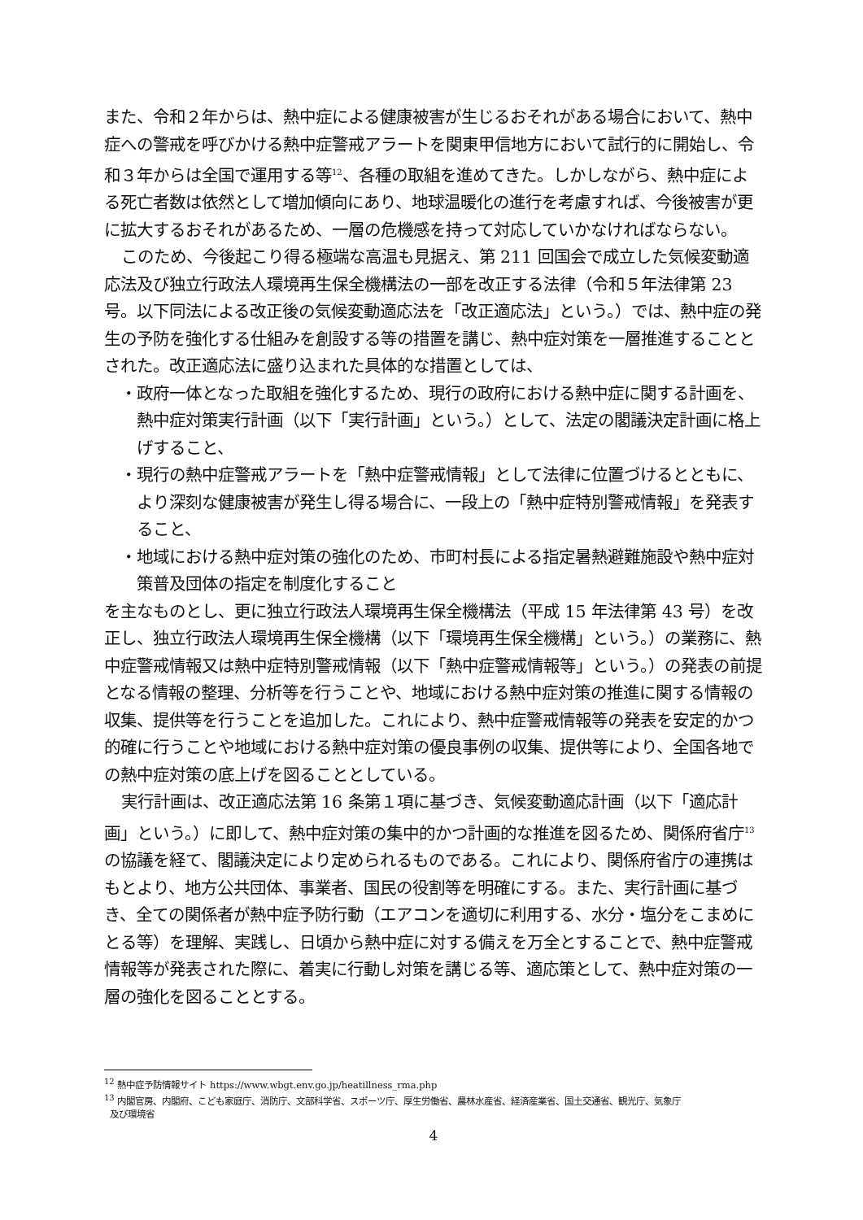また、令和２年からは、熱中症による健康被害が生じるおそれがある場合において、熱中症への警戒を呼びかける熱中症警戒アラートを関東甲信地方において試行的に開始し、令和３年からは全国で運用する等<sup>12</sup>、各種の取組を進めてきた。しかしながら、熱中症による死亡者数は依然として増加傾向にあり、地球温暖化の進行を考慮すれば、今後被害が更に拡大するおそれがあるため、一層の危機感を持って対応していかなければならない。
このため、今後起こり得る極端な高温も見据え、第 211 回国会で成立した気候変動適応法及び独立行政法人環境再生保全機構法の一部を改正する法律（令和５年法律第 23 号。以下同法による改正後の気候変動適応法を「改正適応法」という。）では、熱中症の発生の予防を強化する仕組みを創設する等の措置を講じ、熱中症対策を一層推進することとされた。改正適応法に盛り込まれた具体的な措置としては、
・政府一体となった取組を強化するため、現行の政府における熱中症に関する計画を、熱中症対策実行計画（以下「実行計画」という。）として、法定の閣議決定計画に格上げすること、
・現行の熱中症警戒アラートを「熱中症警戒情報」として法律に位置づけるとともに、より深刻な健康被害が発生し得る場合に、一段上の「熱中症特別警戒情報」を発表すること、
・地域における熱中症対策の強化のため、市町村長による指定暑熱避難施設や熱中症対策普及団体の指定を制度化すること
を主なものとし、更に独立行政法人環境再生保全機構法（平成 15 年法律第 43 号）を改正し、独立行政法人環境再生保全機構（以下「環境再生保全機構」という。）の業務に、熱中症警戒情報又は熱中症特別警戒情報（以下「熱中症警戒情報等」という。）の発表の前提となる情報の整理、分析等を行うことや、地域における熱中症対策の推進に関する情報の収集、提供等を行うことを追加した。これにより、熱中症警戒情報等の発表を安定的かつ的確に行うことや地域における熱中症対策の優良事例の収集、提供等により、全国各地での熱中症対策の底上げを図ることとしている。
実行計画は、改正適応法第 16 条第１項に基づき、気候変動適応計画（以下「適応計画」という。）に即して、熱中症対策の集中的かつ計画的な推進を図るため、関係府省庁<sup>13</sup>の協議を経て、閣議決定により定められるものである。これにより、関係府省庁の連携はもとより、地方公共団体、事業者、国民の役割等を明確にする。また、実行計画に基づき、全ての関係者が熱中症予防行動（エアコンを適切に利用する、水分・塩分をこまめにとる等）を理解、実践し、日頃から熱中症に対する備えを万全とすることで、熱中症警戒情報等が発表された際に、着実に行動し対策を講じる等、適応策として、熱中症対策の一層の強化を図ることとする。
<sup>12</sup> 熱中症予防情報サイト https://www.wbgt.env.go.jp/heatillness_rma.php
<sup>13</sup> 内閣官房、内閣府、こども家庭庁、消防庁、文部科学省、スポーツ庁、厚生労働省、農林水産省、経済産業省、国土交通省、観光庁、気象庁
及び環境省
4